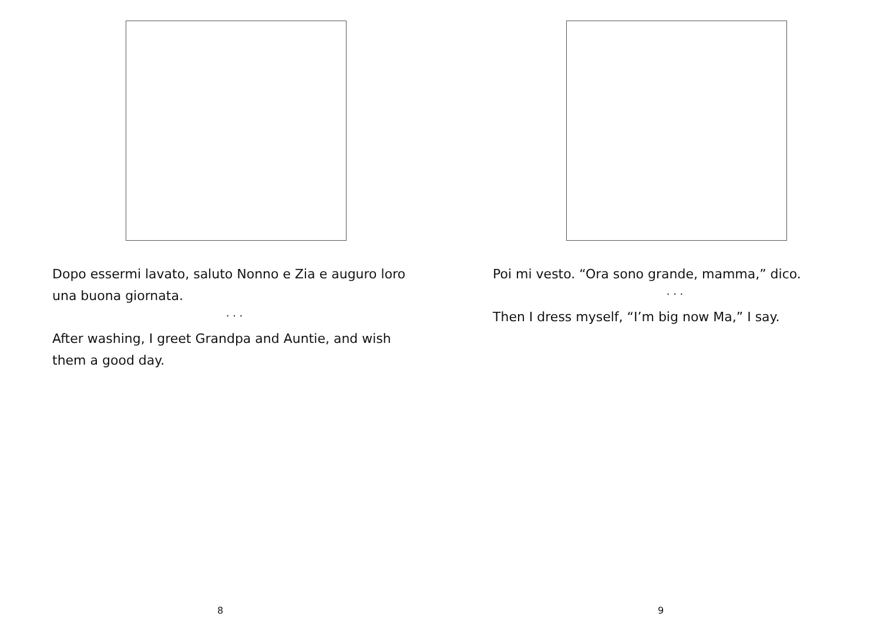Dopo essermi lavato, saluto Nonno e Zia e auguro loro una buona giornata.
. . .
After washing, I greet Grandpa and Auntie, and wish them a good day.
8
Poi mi vesto. “Ora sono grande, mamma,” dico.
. . .
Then I dress myself, “I’m big now Ma,” I say.
9